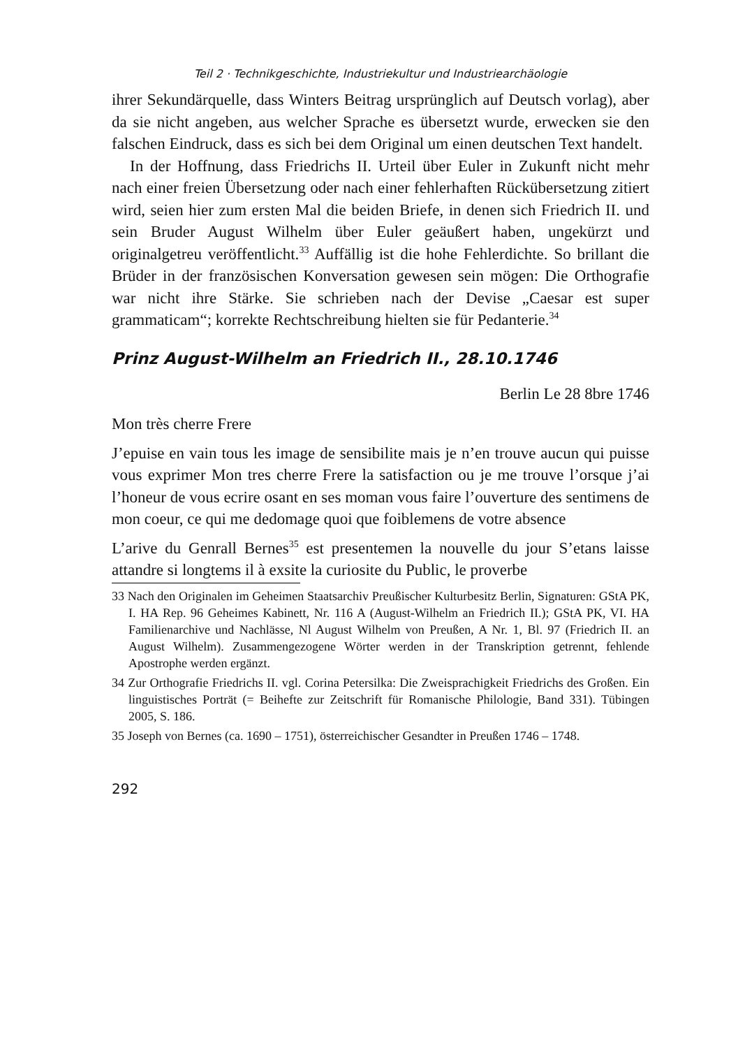Teil 2 · Technikgeschichte, Industriekultur und Industriearchäologie
ihrer Sekundärquelle, dass Winters Beitrag ursprünglich auf Deutsch vor­lag), aber da sie nicht angeben, aus welcher Sprache es übersetzt wurde, erwecken sie den falschen Eindruck, dass es sich bei dem Original um einen deutschen Text handelt.
In der Hoffnung, dass Friedrichs II. Urteil über Euler in Zukunft nicht mehr nach einer freien Übersetzung oder nach einer fehlerhaften Rück­übersetzung zitiert wird, seien hier zum ersten Mal die beiden Briefe, in denen sich Friedrich II. und sein Bruder August Wilhelm über Euler geäußert haben, ungekürzt und originalgetreu veröffentlicht.<sup>33</sup> Auffäl­lig ist die hohe Fehlerdichte. So brillant die Brüder in der französischen Konversation gewesen sein mögen: Die Orthografie war nicht ihre Stärke. Sie schrieben nach der Devise „Caesar est super grammaticam“; korrekte Rechtschreibung hielten sie für Pedanterie.<sup>34</sup>
Prinz August-Wilhelm an Friedrich II., 28.10.1746
Berlin Le 28 8bre 1746
Mon très cherre Frere
J’epuise en vain tous les image de sensibilite mais je n’en trouve aucun qui puisse vous exprimer Mon tres cherre Frere la satisfaction ou je me trouve l’orsque j’ai l’honeur de vous ecrire osant en ses moman vous faire l’ouverture des sentimens de mon coeur, ce qui me dedomage quoi que foiblemens de votre absence
L’arive du Genrall Bernes<sup>35</sup> est presentemen la nouvelle du jour S’etans laisse attandre si longtems il à exsite la curiosite du Public, le proverbe
33 Nach den Originalen im Geheimen Staatsarchiv Preußischer Kulturbesitz Berlin, Signaturen: GStA PK, I. HA Rep. 96 Geheimes Kabinett, Nr. 116 A (August-Wilhelm an Friedrich II.); GStA PK, VI. HA Familienarchive und Nachlässe, Nl August Wil­helm von Preußen, A Nr. 1, Bl. 97 (Friedrich II. an August Wilhelm). Zusammenge­zogene Wörter werden in der Transkription getrennt, fehlende Apostrophe werden ergänzt.
34 Zur Orthografie Friedrichs II. vgl. Corina Petersilka: Die Zweisprachigkeit Fried­richs des Großen. Ein linguistisches Porträt (= Beihefte zur Zeitschrift für Roma­nische Philologie, Band 331). Tübingen 2005, S. 186.
35 Joseph von Bernes (ca. 1690 – 1751), österreichischer Gesandter in Preußen 1746 – 1748.
292